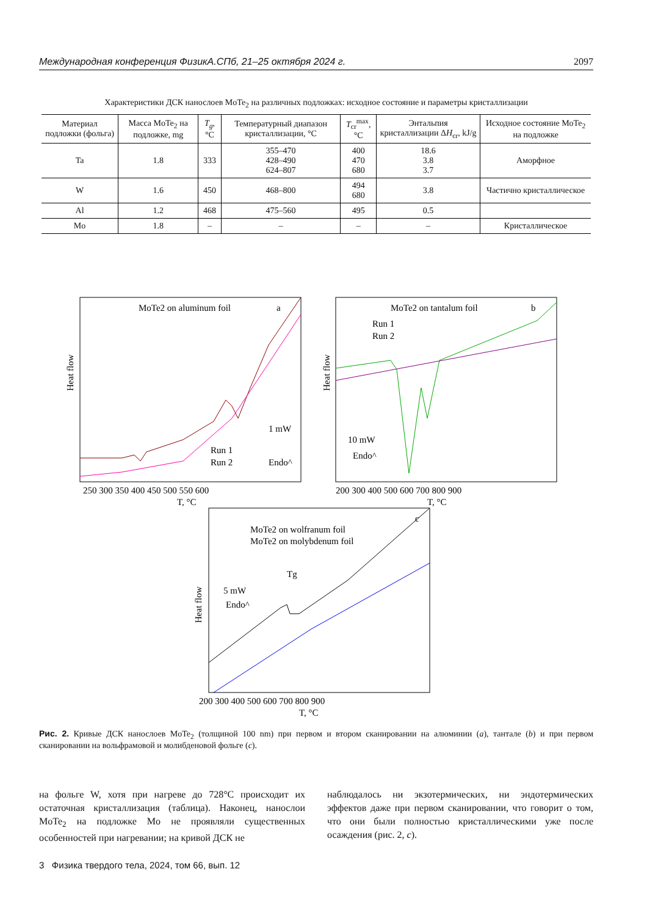Международная конференция ФизикА.СПб, 21–25 октября 2024 г. 2097
Характеристики ДСК нанослоев MoTe<sub>2</sub> на различных подложках: исходное состояние и параметры кристаллизации
| Материал подложки (фольга) | Масса MoTe<sub>2</sub> на подложке, mg | T<sub>g</sub> , °C | Температурный диапазон кристаллизации, °C | T<sub>cr</sub><sup>max</sup>, °C | Энтальпия кристаллизации Δ H<sub>cr</sub>, kJ/g | Исходное состояние MoTe<sub>2</sub> на подложке |
| --- | --- | --- | --- | --- | --- | --- |
| Ta | 1.8 | 333 | 355–470 428–490 624–807 | 400 470 680 | 18.6 3.8 3.7 | Аморфное |
| W | 1.6 | 450 | 468–800 | 494 680 | 3.8 | Частично кристаллическое |
| Al | 1.2 | 468 | 475–560 | 495 | 0.5 | |
| Mo | 1.8 | – | – | – | – | Кристаллическое |
MoTe2 on aluminum foil
a
Run 1
Run 2
1 mW
Endo^
Heat flow
250 300 350 400 450 500 550 600
T, °C
MoTe2 on tantalum foil
b
Run 1
Run 2
10 mW
Endo^
Heat flow
200 300 400 500 600 700 800 900
T, °C
MoTe2 on wolfranum foil
MoTe2 on molybdenum foil
c
5 mW
Endo^
Tg
Heat flow
200 300 400 500 600 700 800 900
T, °C
Рис. 2. Кривые ДСК нанослоев MoTe<sub>2</sub> (толщиной 100 nm) при первом и втором сканировании на алюминии (a), тантале (b) и при первом сканировании на вольфрамовой и молибденовой фольге (c).
на фольге W, хотя при нагреве до 728°C происходит их остаточная кристаллизация (таблица). Наконец, нанослои MoTe<sub>2</sub> на подложке Mo не проявляли существенных особенностей при нагревании; на кривой ДСК не
наблюдалось ни экзотермических, ни эндотермических эффектов даже при первом сканировании, что говорит о том, что они были полностью кристаллическими уже после осаждения (рис. 2, c).
3 Физика твердого тела, 2024, том 66, вып. 12